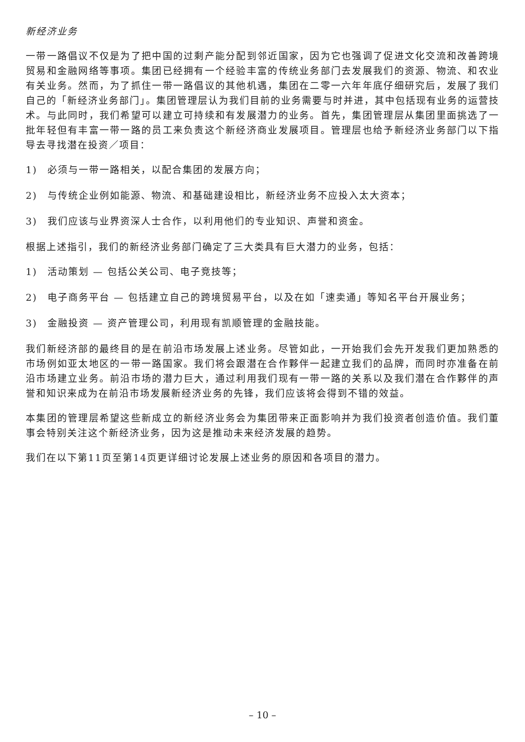新经济业务
一带一路倡议不仅是为了把中国的过剩产能分配到邻近国家，因为它也强调了促进文化交流和改善跨境贸易和金融网络等事项。集团已经拥有一个经验丰富的传统业务部门去发展我们的资源、物流、和农业有关业务。然而，为了抓住一带一路倡议的其他机遇，集团在二零一六年年底仔细研究后，发展了我们自己的「新经济业务部门」。集团管理层认为我们目前的业务需要与时并进，其中包括现有业务的运营技术。与此同时，我们希望可以建立可持续和有发展潜力的业务。首先，集团管理层从集团里面挑选了一批年轻但有丰富一带一路的员工来负责这个新经济商业发展项目。管理层也给予新经济业务部门以下指导去寻找潜在投资／项目：
1) 必须与一带一路相关，以配合集团的发展方向；
2) 与传统企业例如能源、物流、和基础建设相比，新经济业务不应投入太大资本；
3) 我们应该与业界资深人士合作，以利用他们的专业知识、声誉和资金。
根据上述指引，我们的新经济业务部门确定了三大类具有巨大潜力的业务，包括：
1) 活动策划 — 包括公关公司、电子竞技等；
2) 电子商务平台 — 包括建立自己的跨境贸易平台，以及在如「速卖通」等知名平台开展业务；
3) 金融投资 — 资产管理公司，利用现有凯顺管理的金融技能。
我们新经济部的最终目的是在前沿市场发展上述业务。尽管如此，一开始我们会先开发我们更加熟悉的市场例如亚太地区的一带一路国家。我们将会跟潜在合作夥伴一起建立我们的品牌，而同时亦准备在前沿市场建立业务。前沿市场的潜力巨大，通过利用我们现有一带一路的关系以及我们潜在合作夥伴的声誉和知识来成为在前沿市场发展新经济业务的先锋，我们应该将会得到不错的效益。
本集团的管理层希望这些新成立的新经济业务会为集团带来正面影响并为我们投资者创造价值。我们董事会特别关注这个新经济业务，因为这是推动未来经济发展的趋势。
我们在以下第11页至第14页更详细讨论发展上述业务的原因和各项目的潜力。
– 10 –